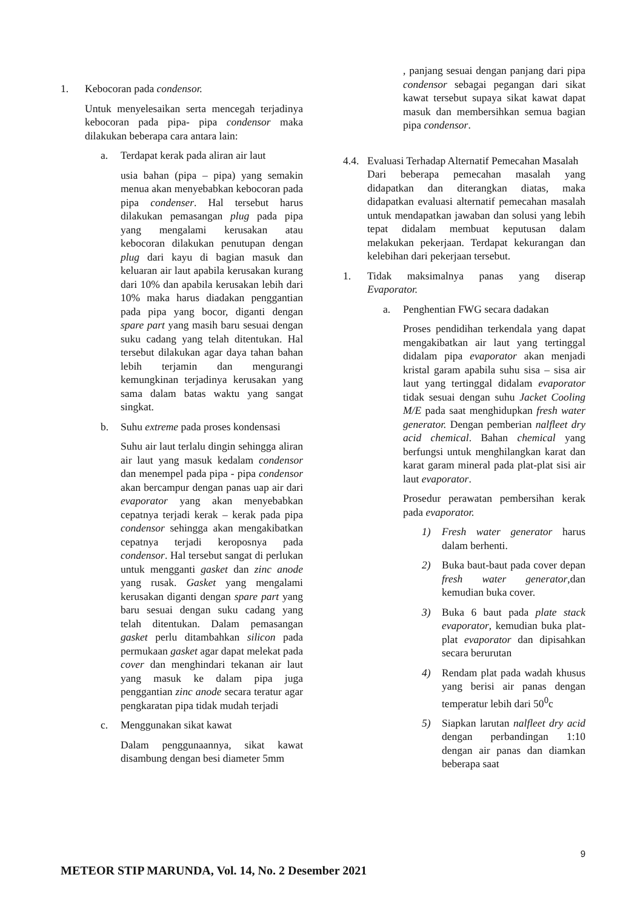1. Kebocoran pada condensor.
Untuk menyelesaikan serta mencegah terjadinya kebocoran pada pipa- pipa condensor maka dilakukan beberapa cara antara lain:
a. Terdapat kerak pada aliran air laut
usia bahan (pipa – pipa) yang semakin menua akan menyebabkan kebocoran pada pipa condenser. Hal tersebut harus dilakukan pemasangan plug pada pipa yang mengalami kerusakan atau kebocoran dilakukan penutupan dengan plug dari kayu di bagian masuk dan keluaran air laut apabila kerusakan kurang dari 10% dan apabila kerusakan lebih dari 10% maka harus diadakan penggantian pada pipa yang bocor, diganti dengan spare part yang masih baru sesuai dengan suku cadang yang telah ditentukan. Hal tersebut dilakukan agar daya tahan bahan lebih terjamin dan mengurangi kemungkinan terjadinya kerusakan yang sama dalam batas waktu yang sangat singkat.
b. Suhu extreme pada proses kondensasi
Suhu air laut terlalu dingin sehingga aliran air laut yang masuk kedalam condensor dan menempel pada pipa - pipa condensor akan bercampur dengan panas uap air dari evaporator yang akan menyebabkan cepatnya terjadi kerak – kerak pada pipa condensor sehingga akan mengakibatkan cepatnya terjadi keroposnya pada condensor. Hal tersebut sangat di perlukan untuk mengganti gasket dan zinc anode yang rusak. Gasket yang mengalami kerusakan diganti dengan spare part yang baru sesuai dengan suku cadang yang telah ditentukan. Dalam pemasangan gasket perlu ditambahkan silicon pada permukaan gasket agar dapat melekat pada cover dan menghindari tekanan air laut yang masuk ke dalam pipa juga penggantian zinc anode secara teratur agar pengkaratan pipa tidak mudah terjadi
c. Menggunakan sikat kawat
Dalam penggunaannya, sikat kawat disambung dengan besi diameter 5mm
, panjang sesuai dengan panjang dari pipa condensor sebagai pegangan dari sikat kawat tersebut supaya sikat kawat dapat masuk dan membersihkan semua bagian pipa condensor.
4.4. Evaluasi Terhadap Alternatif Pemecahan Masalah
Dari beberapa pemecahan masalah yang didapatkan dan diterangkan diatas, maka didapatkan evaluasi alternatif pemecahan masalah untuk mendapatkan jawaban dan solusi yang lebih tepat didalam membuat keputusan dalam melakukan pekerjaan. Terdapat kekurangan dan kelebihan dari pekerjaan tersebut.
1. Tidak maksimalnya panas yang diserap Evaporator.
a. Penghentian FWG secara dadakan
Proses pendidihan terkendala yang dapat mengakibatkan air laut yang tertinggal didalam pipa evaporator akan menjadi kristal garam apabila suhu sisa – sisa air laut yang tertinggal didalam evaporator tidak sesuai dengan suhu Jacket Cooling M/E pada saat menghidupkan fresh water generator. Dengan pemberian nalfleet dry acid chemical. Bahan chemical yang berfungsi untuk menghilangkan karat dan karat garam mineral pada plat-plat sisi air laut evaporator.
Prosedur perawatan pembersihan kerak pada evaporator.
1) Fresh water generator harus dalam berhenti.
2) Buka baut-baut pada cover depan fresh water generator,dan kemudian buka cover.
3) Buka 6 baut pada plate stack evaporator, kemudian buka plat-plat evaporator dan dipisahkan secara berurutan
4) Rendam plat pada wadah khusus yang berisi air panas dengan temperatur lebih dari 50<sup>0</sup>c
5) Siapkan larutan nalfleet dry acid dengan perbandingan 1:10 dengan air panas dan diamkan beberapa saat
9
METEOR STIP MARUNDA, Vol. 14, No. 2 Desember 2021